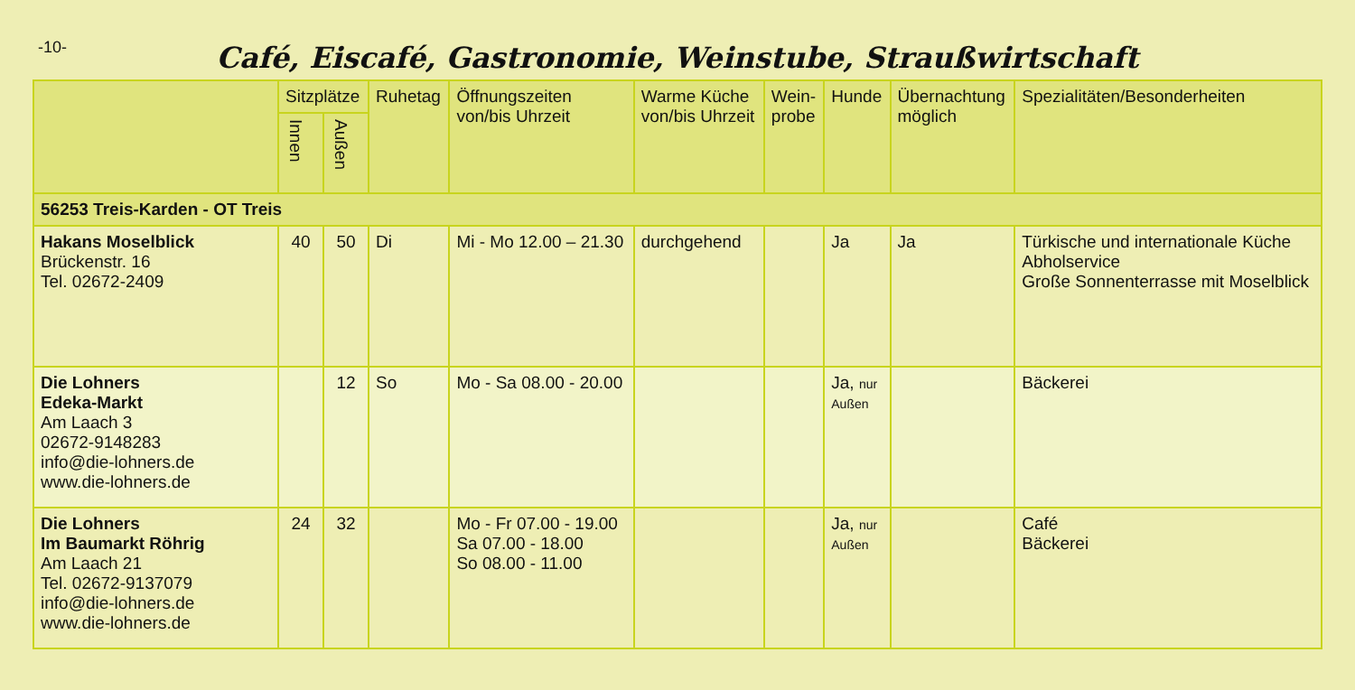-10-
Café, Eiscafé, Gastronomie, Weinstube, Straußwirtschaft
| | Sitzplätze | | Ruhetag | Öffnungszeiten von/bis Uhrzeit | Warme Küche von/bis Uhrzeit | Wein- probe | Hunde | Übernachtung möglich | Spezialitäten/Besonderheiten |
| --- | --- | --- | --- | --- | --- | --- | --- | --- | --- |
| | Innen | Außen | | | | | | | |
| 56253 Treis-Karden - OT Treis | | | | | | | | | |
| Hakans Moselblick Brückenstr. 16 Tel. 02672-2409 | 40 | 50 | Di | Mi - Mo 12.00 – 21.30 | durchgehend | | Ja | Ja | Türkische und internationale Küche Abholservice Große Sonnenterrasse mit Moselblick |
| Die Lohners Edeka-Markt Am Laach 3 02672-9148283 info@die-lohners.de www.die-lohners.de | | 12 | So | Mo - Sa 08.00 - 20.00 | | | Ja, nur Außen | | Bäckerei |
| Die Lohners Im Baumarkt Röhrig Am Laach 21 Tel. 02672-9137079 info@die-lohners.de www.die-lohners.de | 24 | 32 | | Mo - Fr 07.00 - 19.00 Sa 07.00 - 18.00 So 08.00 - 11.00 | | | Ja, nur Außen | | Café Bäckerei |